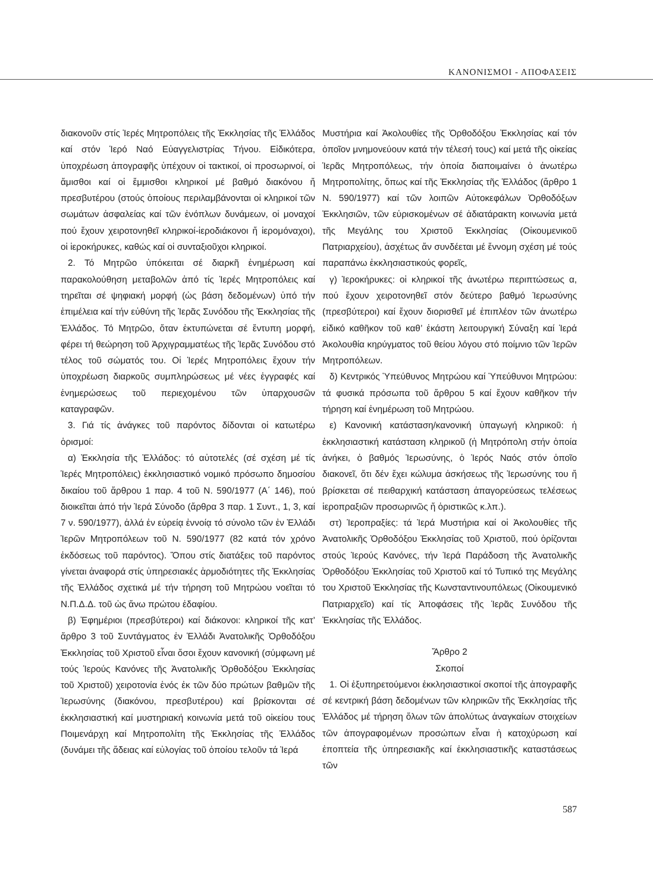ΚΑΝΟΝΙΣΜΟΙ - ΑΠΟΦΑΣΕΙΣ
διακονοῦν στίς Ἱερές Μητροπόλεις τῆς Ἐκκλησίας τῆς Ἑλλάδος καί στόν Ἱερό Ναό Εὐαγγελιστρίας Τήνου. Εἰδικότερα, ὑποχρέωση ἀπογραφῆς ὑπέχουν οἱ τακτικοί, οἱ προσωρινοί, οἱ ἄμισθοι καί οἱ ἔμμισθοι κληρικοί μέ βαθμό διακόνου ἤ πρεσβυτέρου (στούς ὁποίους περιλαμβάνονται οἱ κληρικοί τῶν σωμάτων ἀσφαλείας καί τῶν ἐνόπλων δυνάμεων, οἱ μοναχοί πού ἔχουν χειροτονηθεῖ κληρικοί-ἱεροδιάκονοι ἤ ἱερομόναχοι), οἱ ἱεροκήρυκες, καθώς καί οἱ συνταξιοῦχοι κληρικοί.
2. Τό Μητρῶο ὑπόκειται σέ διαρκῆ ἐνημέρωση καί παρακολούθηση μεταβολῶν ἀπό τίς Ἱερές Μητροπόλεις καί τηρεῖται σέ ψηφιακή μορφή (ὡς βάση δεδομένων) ὑπό τήν ἐπιμέλεια καί τήν εὐθύνη τῆς Ἱερᾶς Συνόδου τῆς Ἐκκλησίας τῆς Ἑλλάδος. Τό Μητρῶο, ὅταν ἐκτυπώνεται σέ ἔντυπη μορφή, φέρει τή θεώρηση τοῦ Ἀρχιγραμματέως τῆς Ἱερᾶς Συνόδου στό τέλος τοῦ σώματός του. Οἱ Ἱερές Μητροπόλεις ἔχουν τήν ὑποχρέωση διαρκοῦς συμπληρώσεως μέ νέες ἐγγραφές καί ἐνημερώσεως τοῦ περιεχομένου τῶν ὑπαρχουσῶν καταγραφῶν.
3. Γιά τίς ἀνάγκες τοῦ παρόντος δίδονται οἱ κατωτέρω ὁρισμοί:
α) Ἐκκλησία τῆς Ἑλλάδος: τό αὐτοτελές (σέ σχέση μέ τίς Ἱερές Μητροπόλεις) ἐκκλησιαστικό νομικό πρόσωπο δημοσίου δικαίου τοῦ ἄρθρου 1 παρ. 4 τοῦ Ν. 590/1977 (Α΄ 146), πού διοικεῖται ἀπό τήν Ἱερά Σύνοδο (ἄρθρα 3 παρ. 1 Συντ., 1, 3, καί 7 ν. 590/1977), ἀλλά ἐν εὐρείᾳ ἐννοίᾳ τό σύνολο τῶν ἐν Ἑλλάδι Ἱερῶν Μητροπόλεων τοῦ Ν. 590/1977 (82 κατά τόν χρόνο ἐκδόσεως τοῦ παρόντος). Ὅπου στίς διατάξεις τοῦ παρόντος γίνεται ἀναφορά στίς ὑπηρεσιακές ἁρμοδιότητες τῆς Ἐκκλησίας τῆς Ἑλλάδος σχετικά μέ τήν τήρηση τοῦ Μητρώου νοεῖται τό Ν.Π.Δ.Δ. τοῦ ὡς ἄνω πρώτου ἐδαφίου.
β) Ἐφημέριοι (πρεσβύτεροι) καί διάκονοι: κληρικοί τῆς κατ’ ἄρθρο 3 τοῦ Συντάγματος ἐν Ἑλλάδι Ἀνατολικῆς Ὀρθοδόξου Ἐκκλησίας τοῦ Χριστοῦ εἶναι ὅσοι ἔχουν κανονική (σύμφωνη μέ τούς Ἱερούς Κανόνες τῆς Ἀνατολικῆς Ὀρθοδόξου Ἐκκλησίας τοῦ Χριστοῦ) χειροτονία ἑνός ἐκ τῶν δύο πρώτων βαθμῶν τῆς Ἱερωσύνης (διακόνου, πρεσβυτέρου) καί βρίσκονται σέ ἐκκλησιαστική καί μυστηριακή κοινωνία μετά τοῦ οἰκείου τους Ποιμενάρχη καί Μητροπολίτη τῆς Ἐκκλησίας τῆς Ἑλλάδος (δυνάμει τῆς ἄδειας καί εὐλογίας τοῦ ὁποίου τελοῦν τά Ἱερά
Μυστήρια καί Ἀκολουθίες τῆς Ὀρθοδόξου Ἐκκλησίας καί τόν ὁποῖον μνημονεύουν κατά τήν τέλεσή τους) καί μετά τῆς οἰκείας Ἱερᾶς Μητροπόλεως, τήν ὁποία διαποιμαίνει ὁ ἀνωτέρω Μητροπολίτης, ὅπως καί τῆς Ἐκκλησίας τῆς Ἑλλάδος (ἄρθρο 1 Ν. 590/1977) καί τῶν λοιπῶν Αὐτοκεφάλων Ὀρθοδόξων Ἐκκλησιῶν, τῶν εὑρισκομένων σέ ἀδιατάρακτη κοινωνία μετά τῆς Μεγάλης του Χριστοῦ Ἐκκλησίας (Οἰκουμενικοῦ Πατριαρχείου), ἀσχέτως ἄν συνδέεται μέ ἔννομη σχέση μέ τούς παραπάνω ἐκκλησιαστικούς φορεῖς,
γ) Ἱεροκήρυκες: οἱ κληρικοί τῆς ἀνωτέρω περιπτώσεως α, πού ἔχουν χειροτονηθεῖ στόν δεύτερο βαθμό Ἱερωσύνης (πρεσβύτεροι) καί ἔχουν διορισθεῖ μέ ἐπιπλέον τῶν ἀνωτέρω εἰδικό καθῆκον τοῦ καθ’ ἑκάστη λειτουργική Σύναξη καί Ἱερά Ἀκολουθία κηρύγματος τοῦ θείου λόγου στό ποίμνιο τῶν Ἱερῶν Μητροπόλεων.
δ) Κεντρικός Ὑπεύθυνος Μητρώου καί Ὑπεύθυνοι Μητρώου: τά φυσικά πρόσωπα τοῦ ἄρθρου 5 καί ἔχουν καθῆκον τήν τήρηση καί ἐνημέρωση τοῦ Μητρώου.
ε) Κανονική κατάσταση/κανονική ὑπαγωγή κληρικοῦ: ἡ ἐκκλησιαστική κατάσταση κληρικοῦ (ἡ Μητρόπολη στήν ὁποία ἀνήκει, ὁ βαθμός Ἱερωσύνης, ὁ Ἱερός Ναός στόν ὁποῖο διακονεῖ, ὅτι δέν ἔχει κώλυμα ἀσκήσεως τῆς Ἱερωσύνης του ἤ βρίσκεται σέ πειθαρχική κατάσταση ἀπαγορεύσεως τελέσεως ἱεροπραξιῶν προσωρινῶς ἤ ὁριστικῶς κ.λπ.).
στ) Ἱεροπραξίες: τά Ἱερά Μυστήρια καί οἱ Ἀκολουθίες τῆς Ἀνατολικῆς Ὀρθοδόξου Ἐκκλησίας τοῦ Χριστοῦ, πού ὁρίζονται στούς Ἱερούς Κανόνες, τήν Ἱερά Παράδοση τῆς Ἀνατολικῆς Ὀρθοδόξου Ἐκκλησίας τοῦ Χριστοῦ καί τό Τυπικό της Μεγάλης του Χριστοῦ Ἐκκλησίας τῆς Κωνσταντινουπόλεως (Οἰκουμενικό Πατριαρχεῖο) καί τίς Ἀποφάσεις τῆς Ἱερᾶς Συνόδου τῆς Ἐκκλησίας τῆς Ἑλλάδος.
Ἄρθρο 2
Σκοποί
1. Οἱ ἐξυπηρετούμενοι ἐκκλησιαστικοί σκοποί τῆς ἀπογραφῆς σέ κεντρική βάση δεδομένων τῶν κληρικῶν τῆς Ἐκκλησίας τῆς Ἑλλάδος μέ τήρηση ὅλων τῶν ἀπολύτως ἀναγκαίων στοιχείων τῶν ἀπογραφομένων προσώπων εἶναι ἡ κατοχύρωση καί ἐποπτεία τῆς ὑπηρεσιακῆς καί ἐκκλησιαστικῆς καταστάσεως τῶν
587